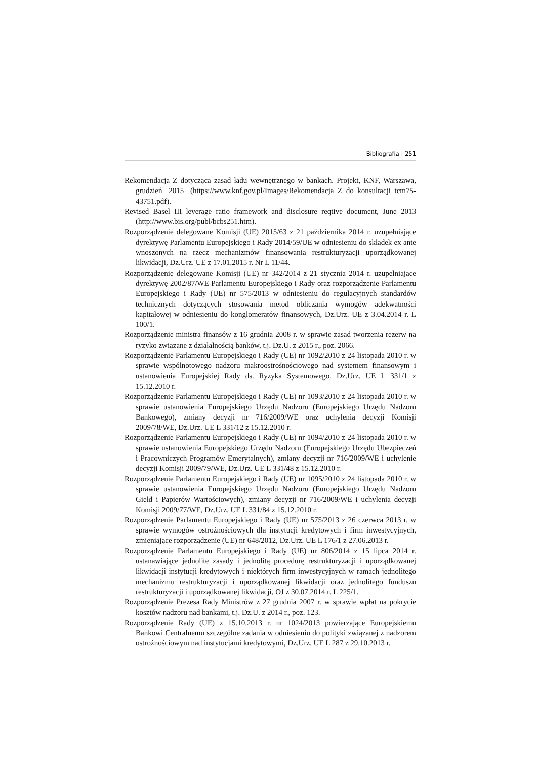Bibliografia | 251
Rekomendacja Z dotycząca zasad ładu wewnętrznego w bankach. Projekt, KNF, Warszawa, grudzień 2015 (https://www.knf.gov.pl/Images/Rekomendacja_Z_do_konsultacji_tcm75-43751.pdf).
Revised Basel III leverage ratio framework and disclosure reqtive document, June 2013 (http://www.bis.org/publ/bcbs251.htm).
Rozporządzenie delegowane Komisji (UE) 2015/63 z 21 października 2014 r. uzupełniające dyrektywę Parlamentu Europejskiego i Rady 2014/59/UE w odniesieniu do składek ex ante wnoszonych na rzecz mechanizmów finansowania restrukturyzacji uporządkowanej likwidacji, Dz.Urz. UE z 17.01.2015 r. Nr L 11/44.
Rozporządzenie delegowane Komisji (UE) nr 342/2014 z 21 stycznia 2014 r. uzupełniające dyrektywę 2002/87/WE Parlamentu Europejskiego i Rady oraz rozporządzenie Parlamentu Europejskiego i Rady (UE) nr 575/2013 w odniesieniu do regulacyjnych standardów technicznych dotyczących stosowania metod obliczania wymogów adekwatności kapitałowej w odniesieniu do konglomeratów finansowych, Dz.Urz. UE z 3.04.2014 r. L 100/1.
Rozporządzenie ministra finansów z 16 grudnia 2008 r. w sprawie zasad tworzenia rezerw na ryzyko związane z działalnością banków, t.j. Dz.U. z 2015 r., poz. 2066.
Rozporządzenie Parlamentu Europejskiego i Rady (UE) nr 1092/2010 z 24 listopada 2010 r. w sprawie wspólnotowego nadzoru makroostrośnościowego nad systemem finansowym i ustanowienia Europejskiej Rady ds. Ryzyka Systemowego, Dz.Urz. UE L 331/1 z 15.12.2010 r.
Rozporządzenie Parlamentu Europejskiego i Rady (UE) nr 1093/2010 z 24 listopada 2010 r. w sprawie ustanowienia Europejskiego Urzędu Nadzoru (Europejskiego Urzędu Nadzoru Bankowego), zmiany decyzji nr 716/2009/WE oraz uchylenia decyzji Komisji 2009/78/WE, Dz.Urz. UE L 331/12 z 15.12.2010 r.
Rozporządzenie Parlamentu Europejskiego i Rady (UE) nr 1094/2010 z 24 listopada 2010 r. w sprawie ustanowienia Europejskiego Urzędu Nadzoru (Europejskiego Urzędu Ubezpieczeń i Pracowniczych Programów Emerytalnych), zmiany decyzji nr 716/2009/WE i uchylenie decyzji Komisji 2009/79/WE, Dz.Urz. UE L 331/48 z 15.12.2010 r.
Rozporządzenie Parlamentu Europejskiego i Rady (UE) nr 1095/2010 z 24 listopada 2010 r. w sprawie ustanowienia Europejskiego Urzędu Nadzoru (Europejskiego Urzędu Nadzoru Giełd i Papierów Wartościowych), zmiany decyzji nr 716/2009/WE i uchylenia decyzji Komisji 2009/77/WE, Dz.Urz. UE L 331/84 z 15.12.2010 r.
Rozporządzenie Parlamentu Europejskiego i Rady (UE) nr 575/2013 z 26 czerwca 2013 r. w sprawie wymogów ostrożnościowych dla instytucji kredytowych i firm inwestycyjnych, zmieniające rozporządzenie (UE) nr 648/2012, Dz.Urz. UE L 176/1 z 27.06.2013 r.
Rozporządzenie Parlamentu Europejskiego i Rady (UE) nr 806/2014 z 15 lipca 2014 r. ustanawiające jednolite zasady i jednolitą procedurę restrukturyzacji i uporządkowanej likwidacji instytucji kredytowych i niektórych firm inwestycyjnych w ramach jednolitego mechanizmu restrukturyzacji i uporządkowanej likwidacji oraz jednolitego funduszu restrukturyzacji i uporządkowanej likwidacji, OJ z 30.07.2014 r. L 225/1.
Rozporządzenie Prezesa Rady Ministrów z 27 grudnia 2007 r. w sprawie wpłat na pokrycie kosztów nadzoru nad bankami, t.j. Dz.U. z 2014 r., poz. 123.
Rozporządzenie Rady (UE) z 15.10.2013 r. nr 1024/2013 powierzające Europejskiemu Bankowi Centralnemu szczególne zadania w odniesieniu do polityki związanej z nadzorem ostrożnościowym nad instytucjami kredytowymi, Dz.Urz. UE L 287 z 29.10.2013 r.